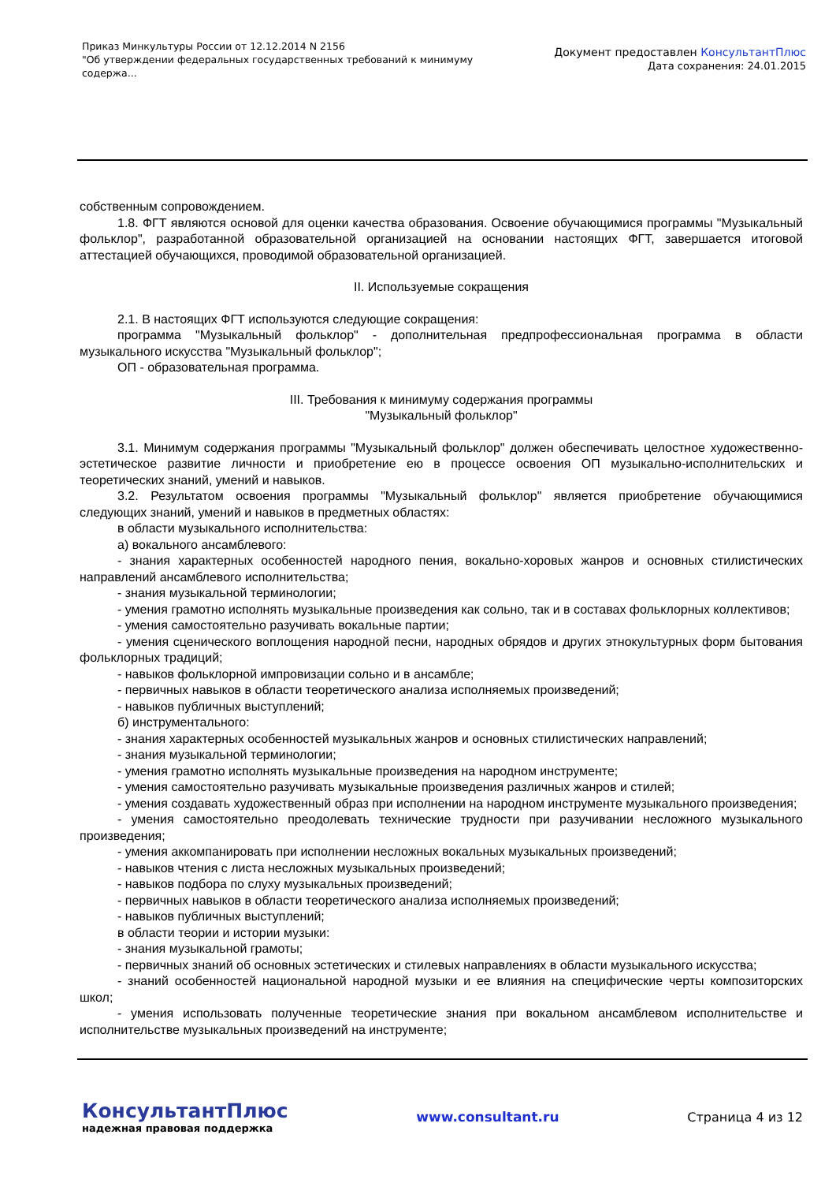Приказ Минкультуры России от 12.12.2014 N 2156
"Об утверждении федеральных государственных требований к минимуму содержа...
Документ предоставлен КонсультантПлюс
Дата сохранения: 24.01.2015
собственным сопровождением.
1.8. ФГТ являются основой для оценки качества образования. Освоение обучающимися программы "Музыкальный фольклор", разработанной образовательной организацией на основании настоящих ФГТ, завершается итоговой аттестацией обучающихся, проводимой образовательной организацией.
II. Используемые сокращения
2.1. В настоящих ФГТ используются следующие сокращения:
программа "Музыкальный фольклор" - дополнительная предпрофессиональная программа в области музыкального искусства "Музыкальный фольклор";
ОП - образовательная программа.
III. Требования к минимуму содержания программы
"Музыкальный фольклор"
3.1. Минимум содержания программы "Музыкальный фольклор" должен обеспечивать целостное художественно-эстетическое развитие личности и приобретение ею в процессе освоения ОП музыкально-исполнительских и теоретических знаний, умений и навыков.
3.2. Результатом освоения программы "Музыкальный фольклор" является приобретение обучающимися следующих знаний, умений и навыков в предметных областях:
в области музыкального исполнительства:
а) вокального ансамблевого:
- знания характерных особенностей народного пения, вокально-хоровых жанров и основных стилистических направлений ансамблевого исполнительства;
- знания музыкальной терминологии;
- умения грамотно исполнять музыкальные произведения как сольно, так и в составах фольклорных коллективов;
- умения самостоятельно разучивать вокальные партии;
- умения сценического воплощения народной песни, народных обрядов и других этнокультурных форм бытования фольклорных традиций;
- навыков фольклорной импровизации сольно и в ансамбле;
- первичных навыков в области теоретического анализа исполняемых произведений;
- навыков публичных выступлений;
б) инструментального:
- знания характерных особенностей музыкальных жанров и основных стилистических направлений;
- знания музыкальной терминологии;
- умения грамотно исполнять музыкальные произведения на народном инструменте;
- умения самостоятельно разучивать музыкальные произведения различных жанров и стилей;
- умения создавать художественный образ при исполнении на народном инструменте музыкального произведения;
- умения самостоятельно преодолевать технические трудности при разучивании несложного музыкального произведения;
- умения аккомпанировать при исполнении несложных вокальных музыкальных произведений;
- навыков чтения с листа несложных музыкальных произведений;
- навыков подбора по слуху музыкальных произведений;
- первичных навыков в области теоретического анализа исполняемых произведений;
- навыков публичных выступлений;
в области теории и истории музыки:
- знания музыкальной грамоты;
- первичных знаний об основных эстетических и стилевых направлениях в области музыкального искусства;
- знаний особенностей национальной народной музыки и ее влияния на специфические черты композиторских школ;
- умения использовать полученные теоретические знания при вокальном ансамблевом исполнительстве и исполнительстве музыкальных произведений на инструменте;
КонсультантПлюс
надежная правовая поддержка
www.consultant.ru Страница 4 из 12